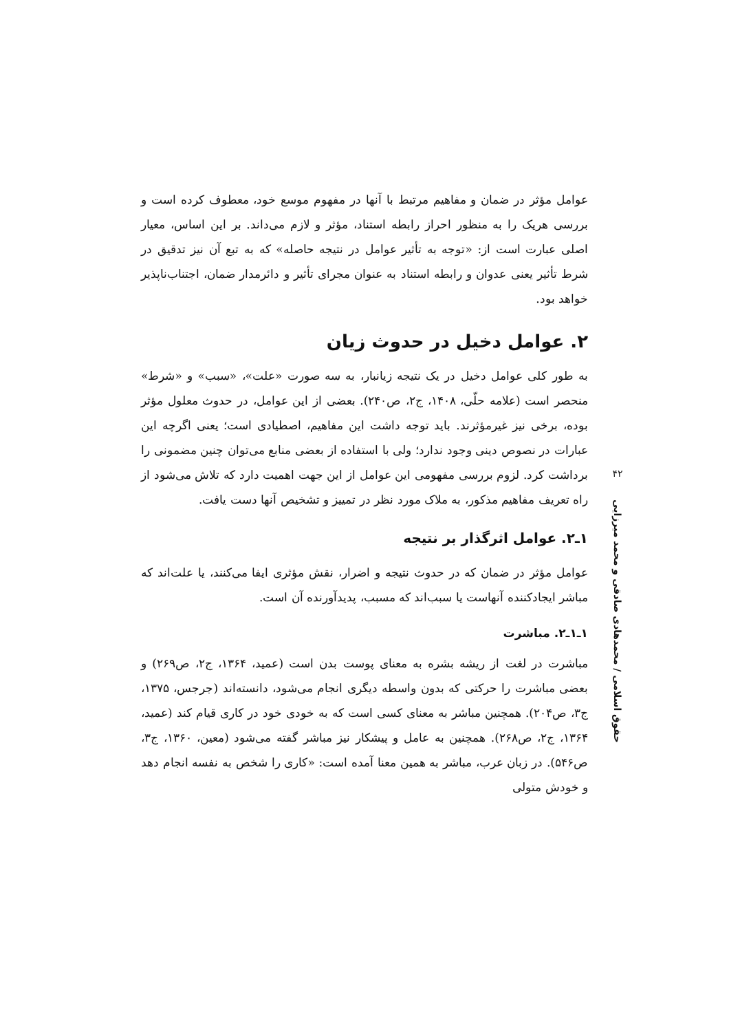عوامل مؤثر در ضمان و مفاهیم مرتبط با آنها در مفهوم موسع خود، معطوف کرده است و بررسی هریک را به منظور احراز رابطه استناد، مؤثر و لازم می‌داند. بر این اساس، معیار اصلی عبارت است از: «توجه به تأثیر عوامل در نتیجه حاصله» که به تبع آن نیز تدقیق در شرط تأثیر یعنی عدوان و رابطه استناد به عنوان مجرای تأثیر و دائرمدار ضمان، اجتناب‌ناپذیر خواهد بود.
۲. عوامل دخیل در حدوث زیان
به طور کلی عوامل دخیل در یک نتیجه زیانبار، به سه صورت «علت»، «سبب» و «شرط» منحصر است (علامه حلّی، ۱۴۰۸، ج۲، ص۲۴۰). بعضی از این عوامل، در حدوث معلول مؤثر بوده، برخی نیز غیرمؤثرند. باید توجه داشت این مفاهیم، اصطیادی است؛ یعنی اگرچه این عبارات در نصوص دینی وجود ندارد؛ ولی با استفاده از بعضی منابع می‌توان چنین مضمونی را برداشت کرد. لزوم بررسی مفهومی این عوامل از این جهت اهمیت دارد که تلاش می‌شود از راه تعریف مفاهیم مذکور، به ملاک مورد نظر در تمییز و تشخیص آنها دست یافت.
۱ـ۲. عوامل اثرگذار بر نتیجه
عوامل مؤثر در ضمان که در حدوث نتیجه و اضرار، نقش مؤثری ایفا می‌کنند، یا علت‌اند که مباشر ایجادکننده آنهاست یا سبب‌اند که مسبب، پدیدآورنده آن است.
۱ـ۱ـ۲. مباشرت
مباشرت در لغت از ریشه بشره به معنای پوست بدن است (عمید، ۱۳۶۴، ج۲، ص۲۶۹) و بعضی مباشرت را حرکتی که بدون واسطه دیگری انجام می‌شود، دانسته‌اند (جرجس، ۱۳۷۵، ج۳، ص۲۰۴). همچنین مباشر به معنای کسی است که به خودی خود در کاری قیام کند (عمید، ۱۳۶۴، ج۲، ص۲۶۸). همچنین به عامل و پیشکار نیز مباشر گفته می‌شود (معین، ۱۳۶۰، ج۳، ص۵۴۶). در زبان عرب، مباشر به همین معنا آمده است: «کاری را شخص به نفسه انجام دهد و خودش متولی
۴۲
حقوق اسلامی / محمدهادی صادقی و محمد میرزایی